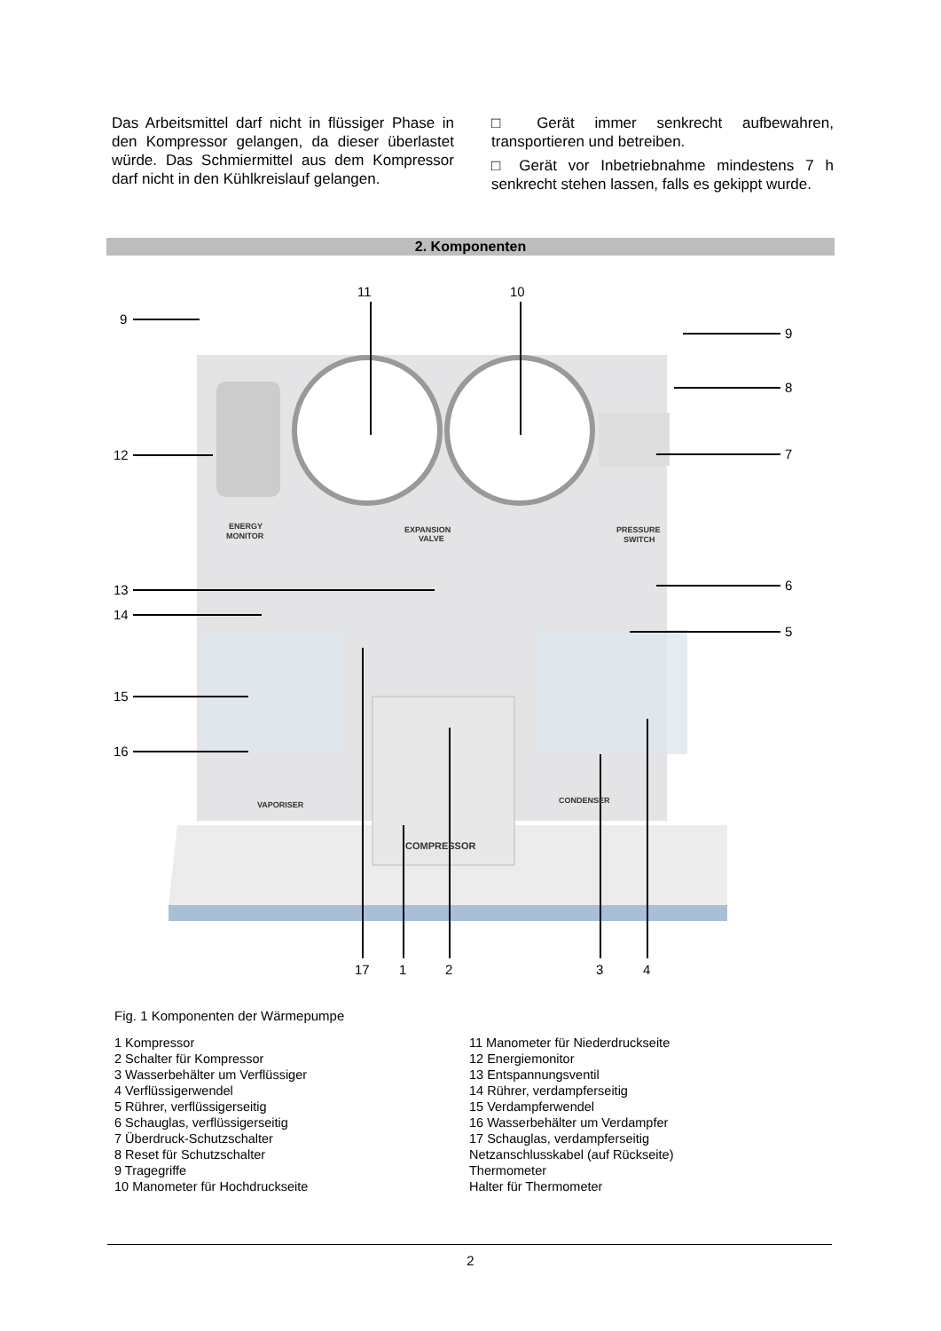Das Arbeitsmittel darf nicht in flüssiger Phase in den Kompressor gelangen, da dieser überlastet würde. Das Schmiermittel aus dem Kompressor darf nicht in den Kühlkreislauf gelangen.
□ Gerät immer senkrecht aufbewahren, transportieren und betreiben.
□ Gerät vor Inbetriebnahme mindestens 7 h senkrecht stehen lassen, falls es gekippt wurde.
2. Komponenten
11
10
9
9
8
7
12
13
6
14
5
15
16
17
1
2
3
4
ENERGY
MONITOR
EXPANSION
VALVE
PRESSURE
SWITCH
VAPORISER
CONDENSER
COMPRESSOR
Fig. 1 Komponenten der Wärmepumpe
1 Kompressor
2 Schalter für Kompressor
3 Wasserbehälter um Verflüssiger
4 Verflüssigerwendel
5 Rührer, verflüssigerseitig
6 Schauglas, verflüssigerseitig
7 Überdruck-Schutzschalter
8 Reset für Schutzschalter
9 Tragegriffe
10 Manometer für Hochdruckseite
11 Manometer für Niederdruckseite
12 Energiemonitor
13 Entspannungsventil
14 Rührer, verdampferseitig
15 Verdampferwendel
16 Wasserbehälter um Verdampfer
17 Schauglas, verdampferseitig
Netzanschlusskabel (auf Rückseite)
Thermometer
Halter für Thermometer
2